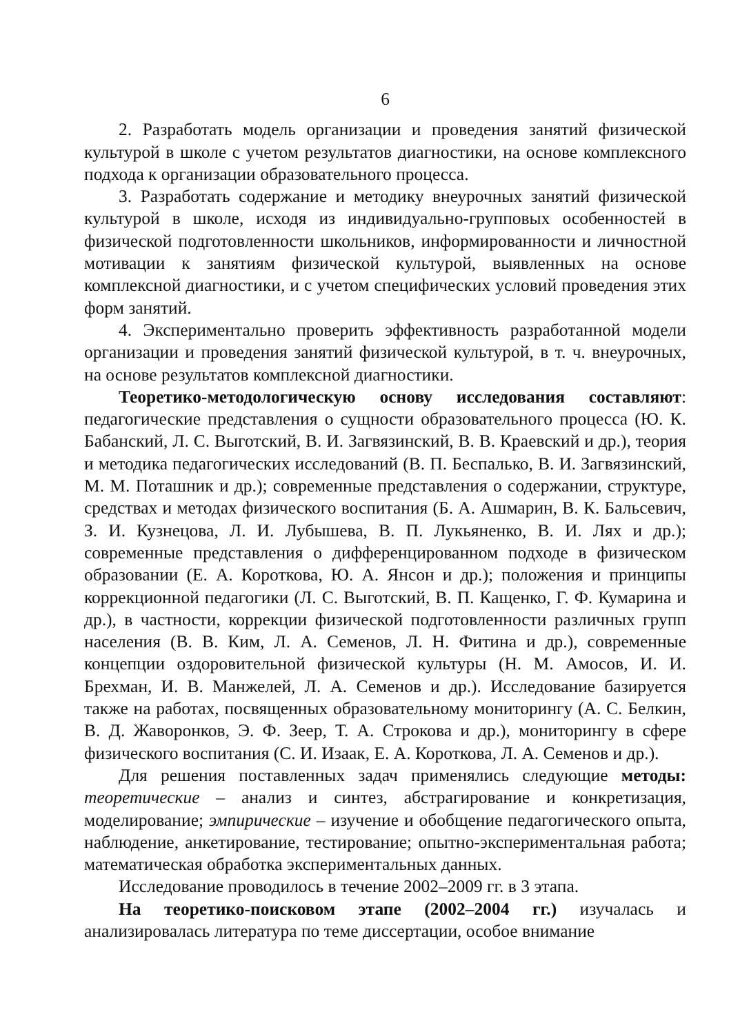6
2. Разработать модель организации и проведения занятий физической культурой в школе с учетом результатов диагностики, на основе комплексного подхода к организации образовательного процесса.
3. Разработать содержание и методику внеурочных занятий физической культурой в школе, исходя из индивидуально-групповых особенностей в физической подготовленности школьников, информированности и личностной мотивации к занятиям физической культурой, выявленных на основе комплексной диагностики, и с учетом специфических условий проведения этих форм занятий.
4. Экспериментально проверить эффективность разработанной модели организации и проведения занятий физической культурой, в т. ч. внеурочных, на основе результатов комплексной диагностики.
Теоретико-методологическую основу исследования составляют: педагогические представления о сущности образовательного процесса (Ю. К. Бабанский, Л. С. Выготский, В. И. Загвязинский, В. В. Краевский и др.), теория и методика педагогических исследований (В. П. Беспалько, В. И. Загвязинский, М. М. Поташник и др.); современные представления о содержании, структуре, средствах и методах физического воспитания (Б. А. Ашмарин, В. К. Бальсевич, З. И. Кузнецова, Л. И. Лубышева, В. П. Лукьяненко, В. И. Лях и др.); современные представления о дифференцированном подходе в физическом образовании (Е. А. Короткова, Ю. А. Янсон и др.); положения и принципы коррекционной педагогики (Л. С. Выготский, В. П. Кащенко, Г. Ф. Кумарина и др.), в частности, коррекции физической подготовленности различных групп населения (В. В. Ким, Л. А. Семенов, Л. Н. Фитина и др.), современные концепции оздоровительной физической культуры (Н. М. Амосов, И. И. Брехман, И. В. Манжелей, Л. А. Семенов и др.). Исследование базируется также на работах, посвященных образовательному мониторингу (А. С. Белкин, В. Д. Жаворонков, Э. Ф. Зеер, Т. А. Строкова и др.), мониторингу в сфере физического воспитания (С. И. Изаак, Е. А. Короткова, Л. А. Семенов и др.).
Для решения поставленных задач применялись следующие методы: теоретические – анализ и синтез, абстрагирование и конкретизация, моделирование; эмпирические – изучение и обобщение педагогического опыта, наблюдение, анкетирование, тестирование; опытно-экспериментальная работа; математическая обработка экспериментальных данных.
Исследование проводилось в течение 2002–2009 гг. в 3 этапа.
На теоретико-поисковом этапе (2002–2004 гг.) изучалась и анализировалась литература по теме диссертации, особое внимание